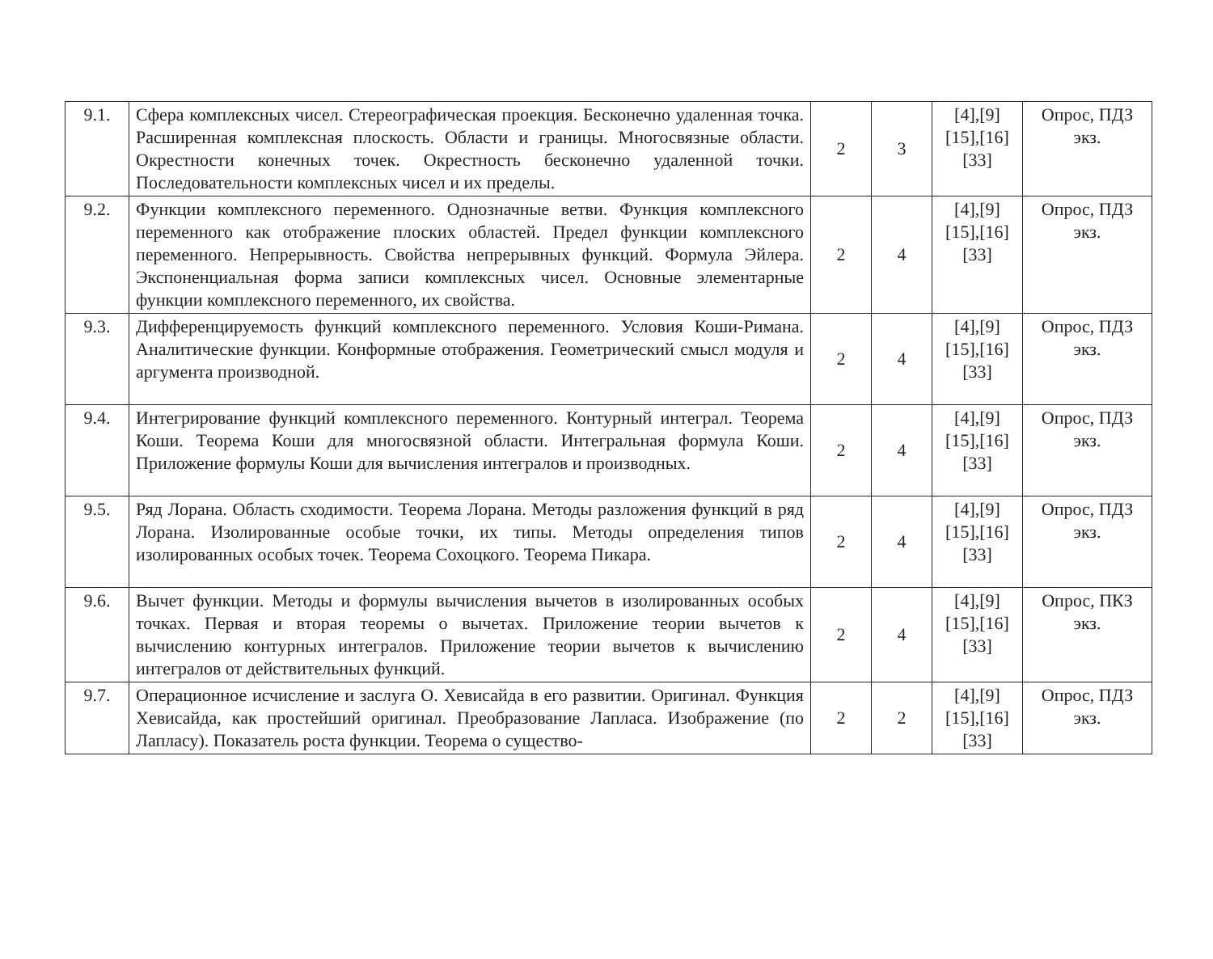| 9.1. | Сфера комплексных чисел. Стереографическая проекция. Бесконечно удаленная точка. Расширенная комплексная плоскость. Области и границы. Многосвязные области. Окрестности конечных точек. Окрестность бесконечно удаленной точки. Последовательности комплексных чисел и их пределы. | 2 | 3 | [4],[9] [15],[16] [33] | Опрос, ПДЗ экз. |
| 9.2. | Функции комплексного переменного. Однозначные ветви. Функция комплексного переменного как отображение плоских областей. Предел функции комплексного переменного. Непрерывность. Свойства непрерывных функций. Формула Эйлера. Экспоненциальная форма записи комплексных чисел. Основные элементарные функции комплексного переменного, их свойства. | 2 | 4 | [4],[9] [15],[16] [33] | Опрос, ПДЗ экз. |
| 9.3. | Дифференцируемость функций комплексного переменного. Условия Коши-Римана. Аналитические функции. Конформные отображения. Геометрический смысл модуля и аргумента производной. | 2 | 4 | [4],[9] [15],[16] [33] | Опрос, ПДЗ экз. |
| 9.4. | Интегрирование функций комплексного переменного. Контурный интеграл. Теорема Коши. Теорема Коши для многосвязной области. Интегральная формула Коши. Приложение формулы Коши для вычисления интегралов и производных. | 2 | 4 | [4],[9] [15],[16] [33] | Опрос, ПДЗ экз. |
| 9.5. | Ряд Лорана. Область сходимости. Теорема Лорана. Методы разложения функций в ряд Лорана. Изолированные особые точки, их типы. Методы определения типов изолированных особых точек. Теорема Сохоцкого. Теорема Пикара. | 2 | 4 | [4],[9] [15],[16] [33] | Опрос, ПДЗ экз. |
| 9.6. | Вычет функции. Методы и формулы вычисления вычетов в изолированных особых точках. Первая и вторая теоремы о вычетах. Приложение теории вычетов к вычислению контурных интегралов. Приложение теории вычетов к вычислению интегралов от действительных функций. | 2 | 4 | [4],[9] [15],[16] [33] | Опрос, ПКЗ экз. |
| 9.7. | Операционное исчисление и заслуга О. Хевисайда в его развитии. Оригинал. Функция Хевисайда, как простейший оригинал. Преобразование Лапласа. Изображение (по Лапласу). Показатель роста функции. Теорема о существо- | 2 | 2 | [4],[9] [15],[16] [33] | Опрос, ПДЗ экз. |